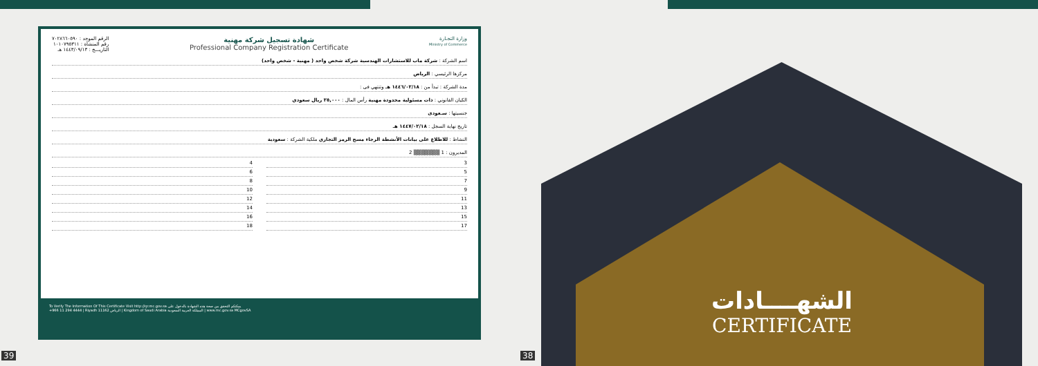وزارة التجـارة
Ministry of Commerce
شهادة تسجيل شركة مهنية
Professional Company Registration Certificate
الرقم الموحد : ٧٠٢٨٦٦٠٥٩٠
رقم المنشأة : ١٠١٠٧٩٥٣١١
التاريـــخ : ١٤٤٣/٠٩/١٣ هـ
اسم الشركة : شركة ماب للاستشارات الهندسية شركة شخص واحد ( مهنية - شخص واحد)
مركزها الرئيسي : الرياض
مدة الشركة : تبدأ من : ١٤٤٦/٠٢/١٨ هـ وتنتهي فى :
الكيان القانوني : ذات مسئولية محدودة مهنية رأس المال : ٢٥,٠٠٠ ريال سعودي
جنسيتها : سـعودى
تاريخ نهاية السجل : ١٤٤٧/٠٢/١٨ هـ
النشاط : للاطلاع على بيانات الأنشطة الرجاء مسح الرمز التجاري ملكية الشركة : سعودية
المديرون : 1 ▒▒▒▒▒▒▒ 2
3
4
5
6
7
8
9
10
11
12
13
14
15
16
17
18
To Verify The Information Of This Certificate Visit http://qr.mc.gov.sa يمكنكم التحقق من صحة هذه الشهادة بالدخول على
+966 11 294 4444 | Riyadh 11162 الرياض | Kingdom of Saudi Arabia المملكة العربية السعودية | www.mc.gov.sa MCgovSA
39 38
الشهــــادات
CERTIFICATE